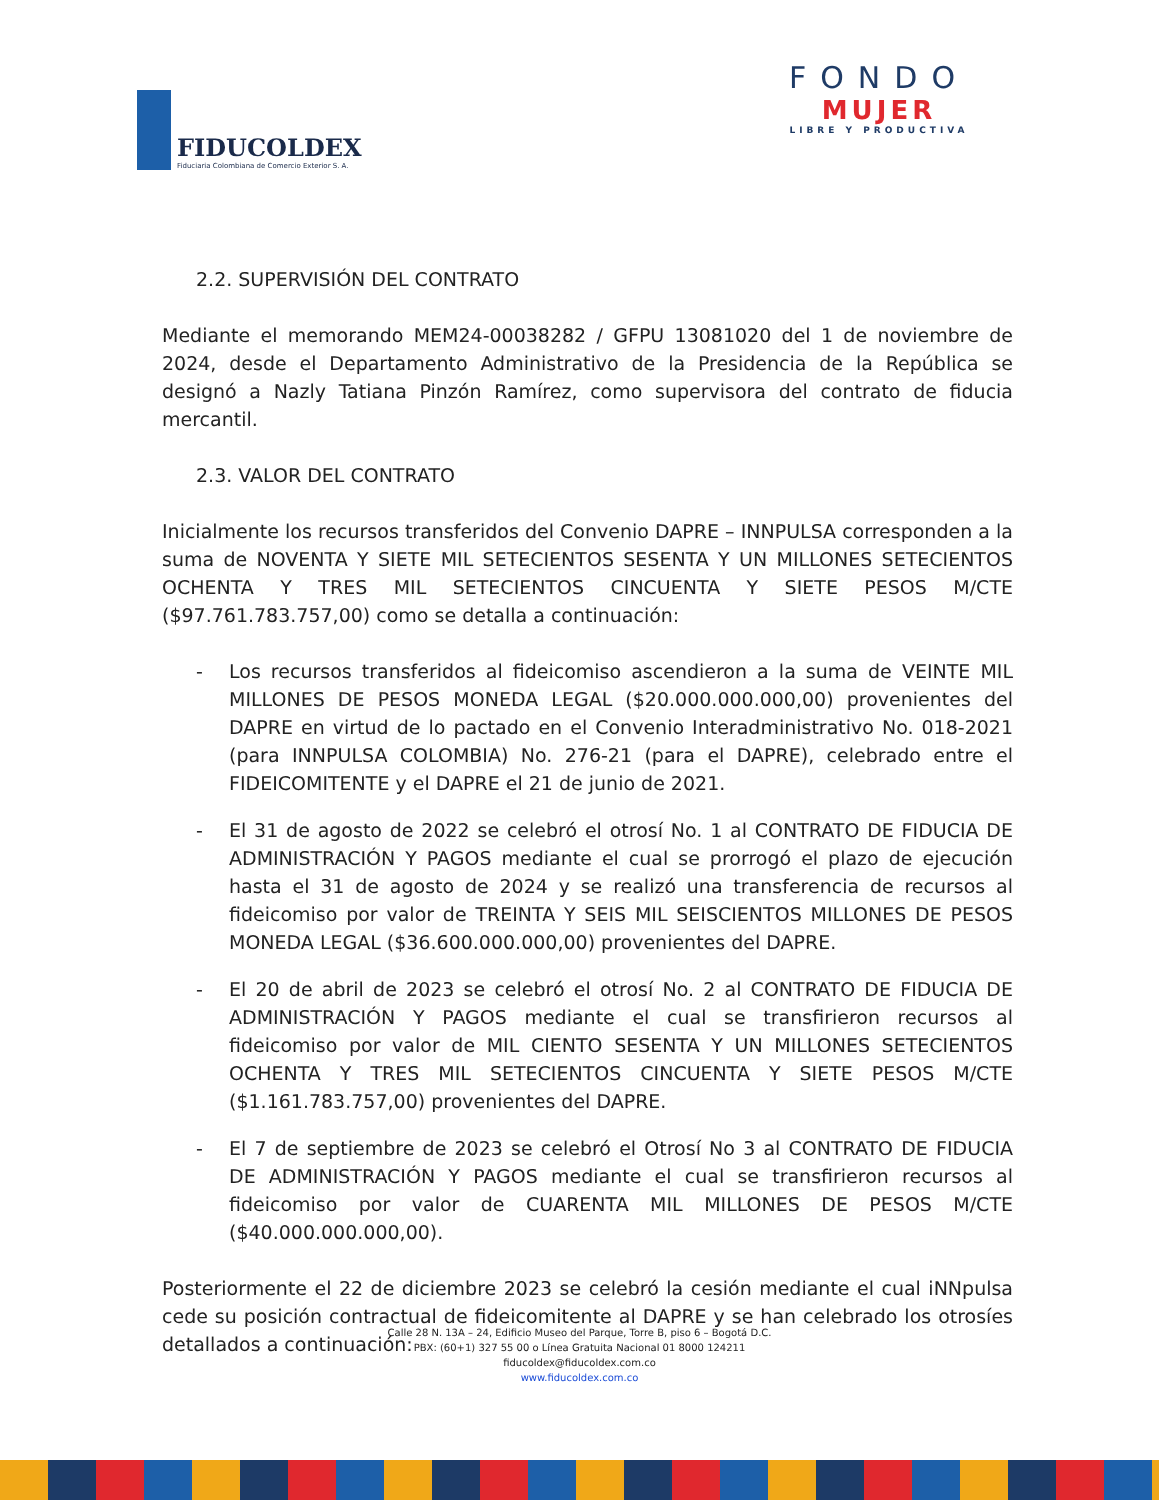FIDUCOLDEX
Fiduciaria Colombiana de Comercio Exterior S. A.
FONDO
MUJER
LIBRE Y PRODUCTIVA
2.2. SUPERVISIÓN DEL CONTRATO
Mediante el memorando MEM24-00038282 / GFPU 13081020 del 1 de noviembre de 2024, desde el Departamento Administrativo de la Presidencia de la República se designó a Nazly Tatiana Pinzón Ramírez, como supervisora del contrato de fiducia mercantil.
2.3. VALOR DEL CONTRATO
Inicialmente los recursos transferidos del Convenio DAPRE – INNPULSA corresponden a la suma de NOVENTA Y SIETE MIL SETECIENTOS SESENTA Y UN MILLONES SETECIENTOS OCHENTA Y TRES MIL SETECIENTOS CINCUENTA Y SIETE PESOS M/CTE ($97.761.783.757,00) como se detalla a continuación:
- Los recursos transferidos al fideicomiso ascendieron a la suma de VEINTE MIL MILLONES DE PESOS MONEDA LEGAL ($20.000.000.000,00) provenientes del DAPRE en virtud de lo pactado en el Convenio Interadministrativo No. 018-2021 (para INNPULSA COLOMBIA) No. 276-21 (para el DAPRE), celebrado entre el FIDEICOMITENTE y el DAPRE el 21 de junio de 2021.
- El 31 de agosto de 2022 se celebró el otrosí No. 1 al CONTRATO DE FIDUCIA DE ADMINISTRACIÓN Y PAGOS mediante el cual se prorrogó el plazo de ejecución hasta el 31 de agosto de 2024 y se realizó una transferencia de recursos al fideicomiso por valor de TREINTA Y SEIS MIL SEISCIENTOS MILLONES DE PESOS MONEDA LEGAL ($36.600.000.000,00) provenientes del DAPRE.
- El 20 de abril de 2023 se celebró el otrosí No. 2 al CONTRATO DE FIDUCIA DE ADMINISTRACIÓN Y PAGOS mediante el cual se transfirieron recursos al fideicomiso por valor de MIL CIENTO SESENTA Y UN MILLONES SETECIENTOS OCHENTA Y TRES MIL SETECIENTOS CINCUENTA Y SIETE PESOS M/CTE ($1.161.783.757,00) provenientes del DAPRE.
- El 7 de septiembre de 2023 se celebró el Otrosí No 3 al CONTRATO DE FIDUCIA DE ADMINISTRACIÓN Y PAGOS mediante el cual se transfirieron recursos al fideicomiso por valor de CUARENTA MIL MILLONES DE PESOS M/CTE ($40.000.000.000,00).
Posteriormente el 22 de diciembre 2023 se celebró la cesión mediante el cual iNNpulsa cede su posición contractual de fideicomitente al DAPRE y se han celebrado los otrosíes detallados a continuación:
Calle 28 N. 13A – 24, Edificio Museo del Parque, Torre B, piso 6 – Bogotá D.C.
PBX: (60+1) 327 55 00 o Línea Gratuita Nacional 01 8000 124211
fiducoldex@fiducoldex.com.co
www.fiducoldex.com.co